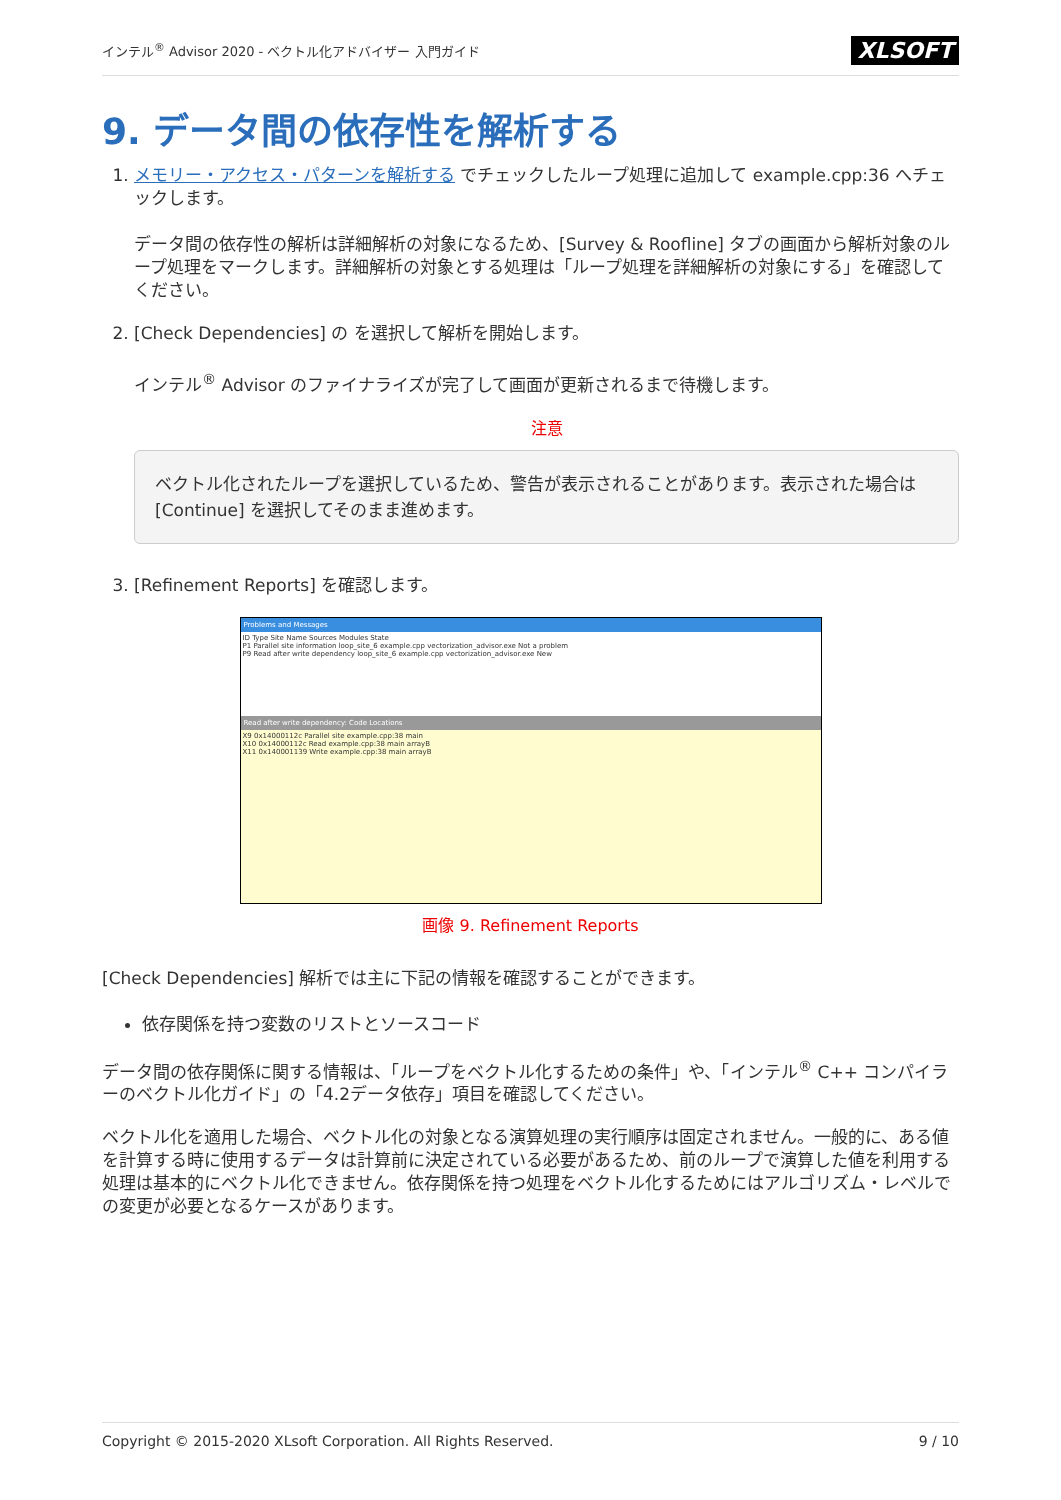インテル<sup>®</sup> Advisor 2020 - ベクトル化アドバイザー 入門ガイド XLSOFT
9. データ間の依存性を解析する
1. メモリー・アクセス・パターンを解析する でチェックしたループ処理に追加して example.cpp:36 へチェックします。
データ間の依存性の解析は詳細解析の対象になるため、[Survey & Roofline] タブの画面から解析対象のループ処理をマークします。詳細解析の対象とする処理は「ループ処理を詳細解析の対象にする」を確認してください。
2. [Check Dependencies] の を選択して解析を開始します。
インテル<sup>®</sup> Advisor のファイナライズが完了して画面が更新されるまで待機します。
注意
ベクトル化されたループを選択しているため、警告が表示されることがあります。表示された場合は [Continue] を選択してそのまま進めます。
3. [Refinement Reports] を確認します。
Problems and Messages
ID Type Site Name Sources Modules State
P1 Parallel site information loop_site_6 example.cpp vectorization_advisor.exe Not a problem
P9 Read after write dependency loop_site_6 example.cpp vectorization_advisor.exe New
Read after write dependency: Code Locations
X9 0x14000112c Parallel site example.cpp:38 main
X10 0x14000112c Read example.cpp:38 main arrayB
X11 0x140001139 Write example.cpp:38 main arrayB
画像 9. Refinement Reports
[Check Dependencies] 解析では主に下記の情報を確認することができます。
依存関係を持つ変数のリストとソースコード
データ間の依存関係に関する情報は、「ループをベクトル化するための条件」や、「インテル<sup>®</sup> C++ コンパイラーのベクトル化ガイド」の「4.2データ依存」項目を確認してください。
ベクトル化を適用した場合、ベクトル化の対象となる演算処理の実行順序は固定されません。一般的に、ある値を計算する時に使用するデータは計算前に決定されている必要があるため、前のループで演算した値を利用する処理は基本的にベクトル化できません。依存関係を持つ処理をベクトル化するためにはアルゴリズム・レベルでの変更が必要となるケースがあります。
Copyright © 2015-2020 XLsoft Corporation. All Rights Reserved. 9 / 10